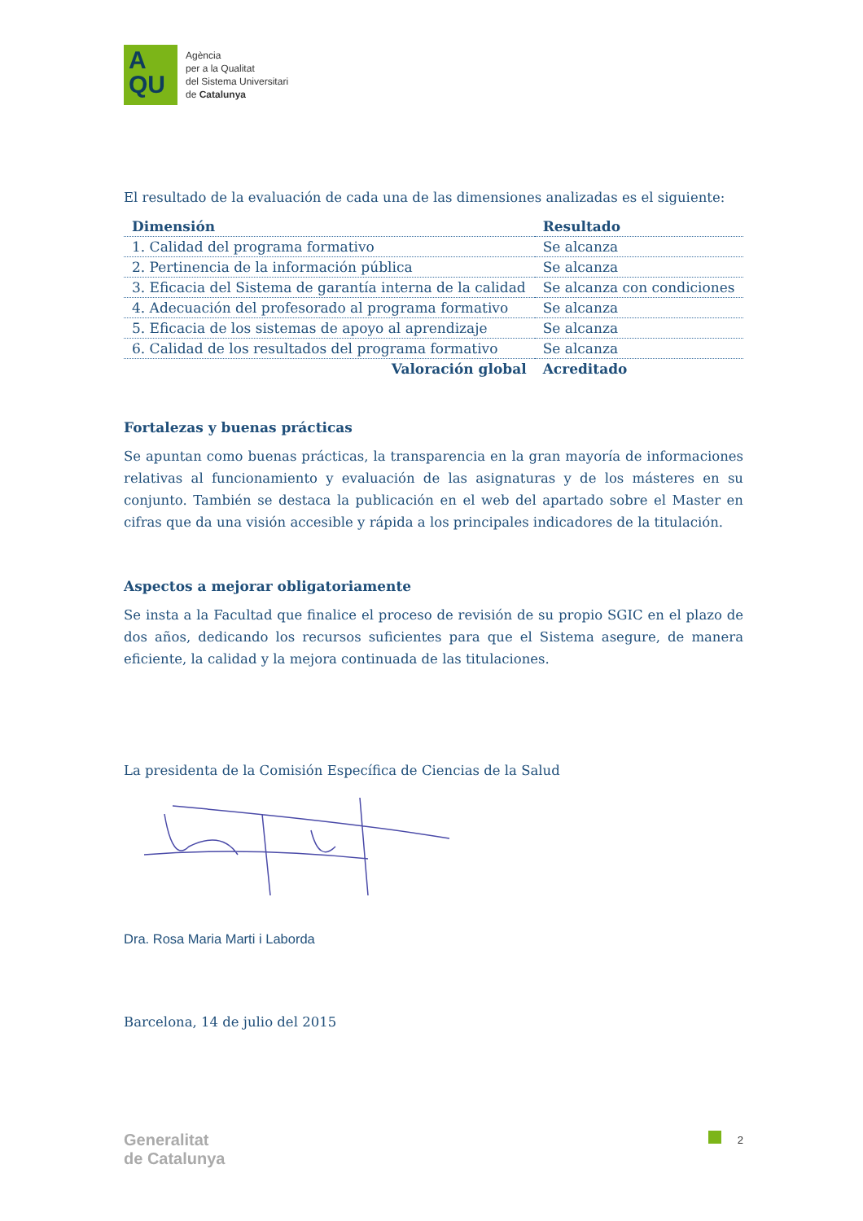A
QU
Agència
per a la Qualitat
del Sistema Universitari
de Catalunya
El resultado de la evaluación de cada una de las dimensiones analizadas es el siguiente:
| Dimensión | Resultado |
| --- | --- |
| 1. Calidad del programa formativo | Se alcanza |
| 2. Pertinencia de la información pública | Se alcanza |
| 3. Eficacia del Sistema de garantía interna de la calidad | Se alcanza con condiciones |
| 4. Adecuación del profesorado al programa formativo | Se alcanza |
| 5. Eficacia de los sistemas de apoyo al aprendizaje | Se alcanza |
| 6. Calidad de los resultados del programa formativo | Se alcanza |
| Valoración global | Acreditado |
Fortalezas y buenas prácticas
Se apuntan como buenas prácticas, la transparencia en la gran mayoría de informaciones relativas al funcionamiento y evaluación de las asignaturas y de los másteres en su conjunto. También se destaca la publicación en el web del apartado sobre el Master en cifras que da una visión accesible y rápida a los principales indicadores de la titulación.
Aspectos a mejorar obligatoriamente
Se insta a la Facultad que finalice el proceso de revisión de su propio SGIC en el plazo de dos años, dedicando los recursos suficientes para que el Sistema asegure, de manera eficiente, la calidad y la mejora continuada de las titulaciones.
La presidenta de la Comisión Específica de Ciencias de la Salud
Dra. Rosa Maria Marti i Laborda
Barcelona, 14 de julio del 2015
Generalitat
de Catalunya
2